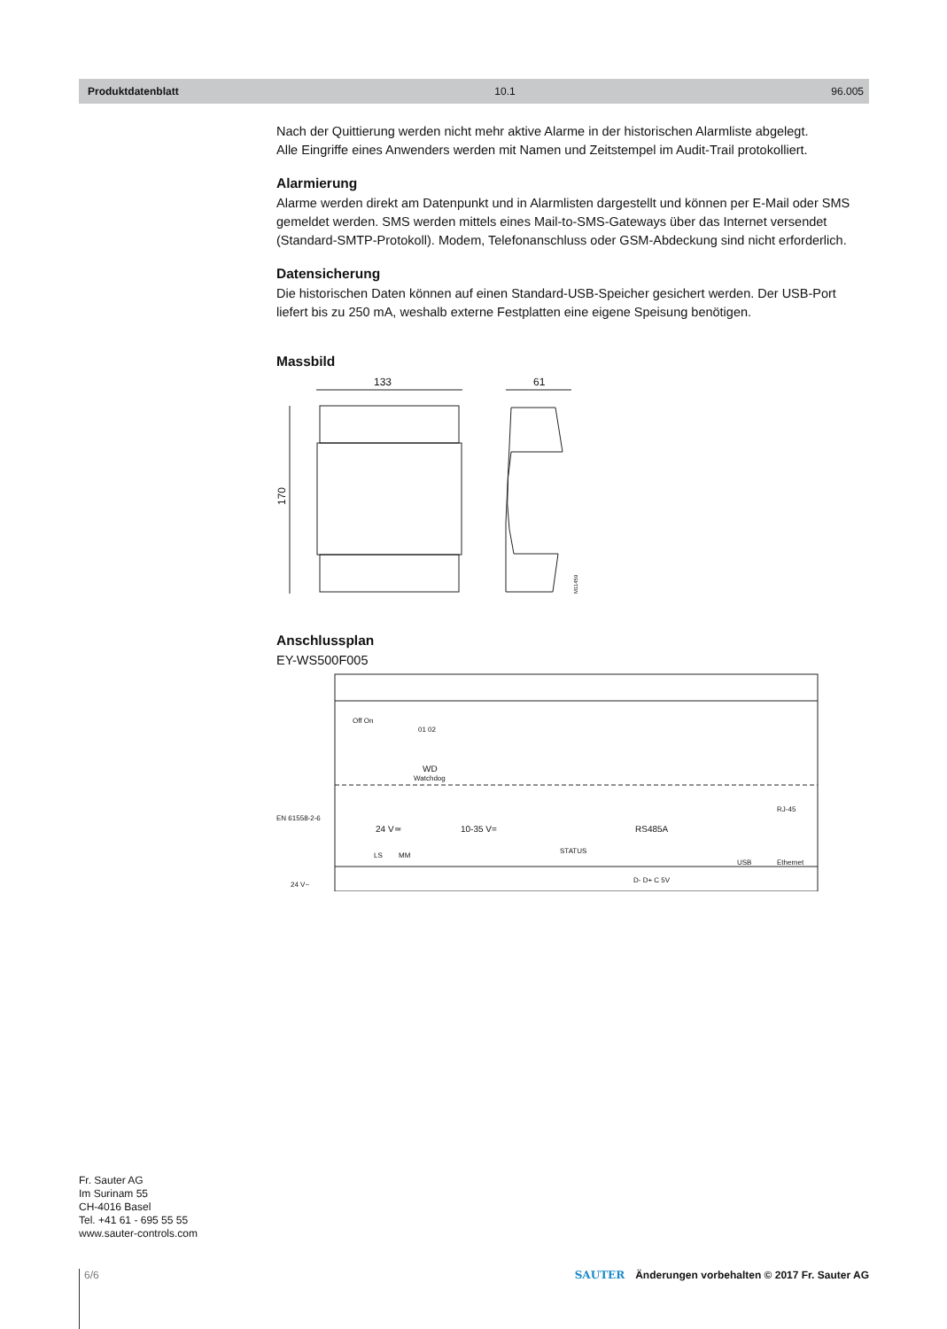Produktdatenblatt 10.1 96.005
Nach der Quittierung werden nicht mehr aktive Alarme in der historischen Alarmliste abgelegt.
Alle Eingriffe eines Anwenders werden mit Namen und Zeitstempel im Audit-Trail protokolliert.
Alarmierung
Alarme werden direkt am Datenpunkt und in Alarmlisten dargestellt und können per E-Mail oder SMS gemeldet werden. SMS werden mittels eines Mail-to-SMS-Gateways über das Internet versendet (Standard-SMTP-Protokoll). Modem, Telefonanschluss oder GSM-Abdeckung sind nicht erforderlich.
Datensicherung
Die historischen Daten können auf einen Standard-USB-Speicher gesichert werden. Der USB-Port liefert bis zu 250 mA, weshalb externe Festplatten eine eigene Speisung benötigen.
Massbild
133
170
61
M11459
Anschlussplan
EY-WS500F005
Off On
01 02
WD
Watchdog
EN 61558-2-6
24 V~
24 V≃
LS
MM
10-35 V=
STATUS
RS485A
D- D+ C 5V
USB
RJ-45
Ethernet
Fr. Sauter AG
Im Surinam 55
CH-4016 Basel
Tel. +41 61 - 695 55 55
www.sauter-controls.com
6/6
SAUTER Änderungen vorbehalten © 2017 Fr. Sauter AG